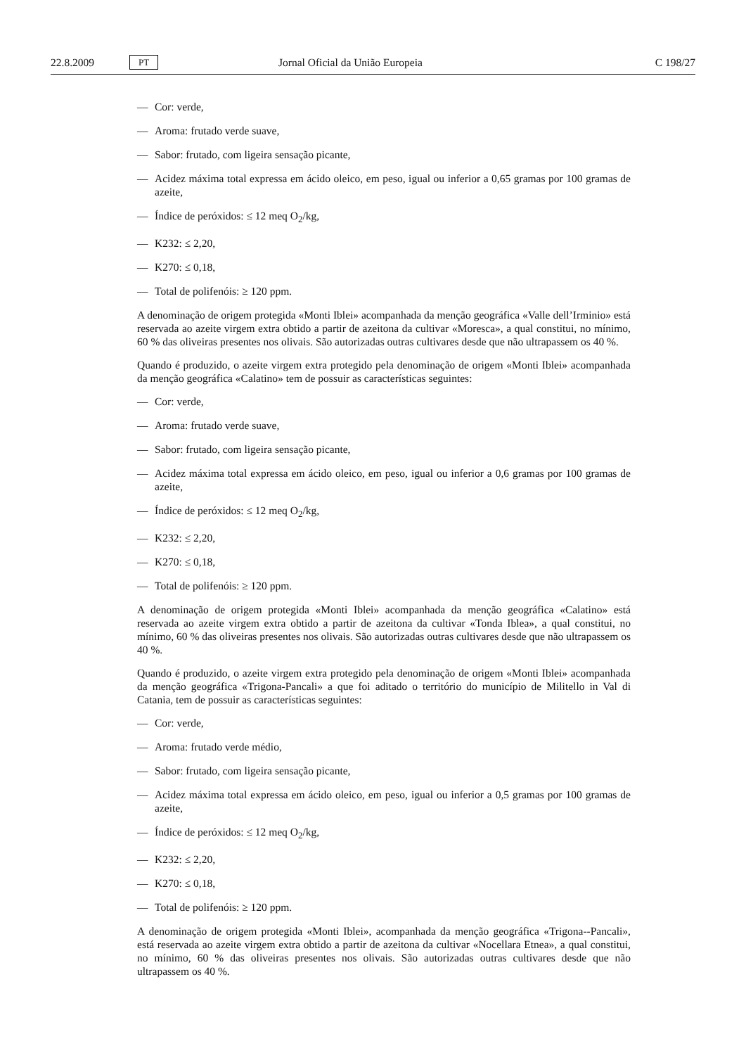22.8.2009 PT Jornal Oficial da União Europeia C 198/27
— Cor: verde,
— Aroma: frutado verde suave,
— Sabor: frutado, com ligeira sensação picante,
— Acidez máxima total expressa em ácido oleico, em peso, igual ou inferior a 0,65 gramas por 100 gramas de azeite,
— Índice de peróxidos: ≤ 12 meq O<sub>2</sub>/kg,
— K232: ≤ 2,20,
— K270: ≤ 0,18,
— Total de polifenóis: ≥ 120 ppm.
A denominação de origem protegida «Monti Iblei» acompanhada da menção geográfica «Valle dell’Irminio» está reservada ao azeite virgem extra obtido a partir de azeitona da cultivar «Moresca», a qual constitui, no mínimo, 60 % das oliveiras presentes nos olivais. São autorizadas outras cultivares desde que não ultrapassem os 40 %.
Quando é produzido, o azeite virgem extra protegido pela denominação de origem «Monti Iblei» acompanhada da menção geográfica «Calatino» tem de possuir as características seguintes:
— Cor: verde,
— Aroma: frutado verde suave,
— Sabor: frutado, com ligeira sensação picante,
— Acidez máxima total expressa em ácido oleico, em peso, igual ou inferior a 0,6 gramas por 100 gramas de azeite,
— Índice de peróxidos: ≤ 12 meq O<sub>2</sub>/kg,
— K232: ≤ 2,20,
— K270: ≤ 0,18,
— Total de polifenóis: ≥ 120 ppm.
A denominação de origem protegida «Monti Iblei» acompanhada da menção geográfica «Calatino» está reservada ao azeite virgem extra obtido a partir de azeitona da cultivar «Tonda Iblea», a qual constitui, no mínimo, 60 % das oliveiras presentes nos olivais. São autorizadas outras cultivares desde que não ultrapassem os 40 %.
Quando é produzido, o azeite virgem extra protegido pela denominação de origem «Monti Iblei» acompanhada da menção geográfica «Trigona-Pancali» a que foi aditado o território do município de Militello in Val di Catania, tem de possuir as características seguintes:
— Cor: verde,
— Aroma: frutado verde médio,
— Sabor: frutado, com ligeira sensação picante,
— Acidez máxima total expressa em ácido oleico, em peso, igual ou inferior a 0,5 gramas por 100 gramas de azeite,
— Índice de peróxidos: ≤ 12 meq O<sub>2</sub>/kg,
— K232: ≤ 2,20,
— K270: ≤ 0,18,
— Total de polifenóis: ≥ 120 ppm.
A denominação de origem protegida «Monti Iblei», acompanhada da menção geográfica «Trigona--Pancali», está reservada ao azeite virgem extra obtido a partir de azeitona da cultivar «Nocellara Etnea», a qual constitui, no mínimo, 60 % das oliveiras presentes nos olivais. São autorizadas outras cultivares desde que não ultrapassem os 40 %.